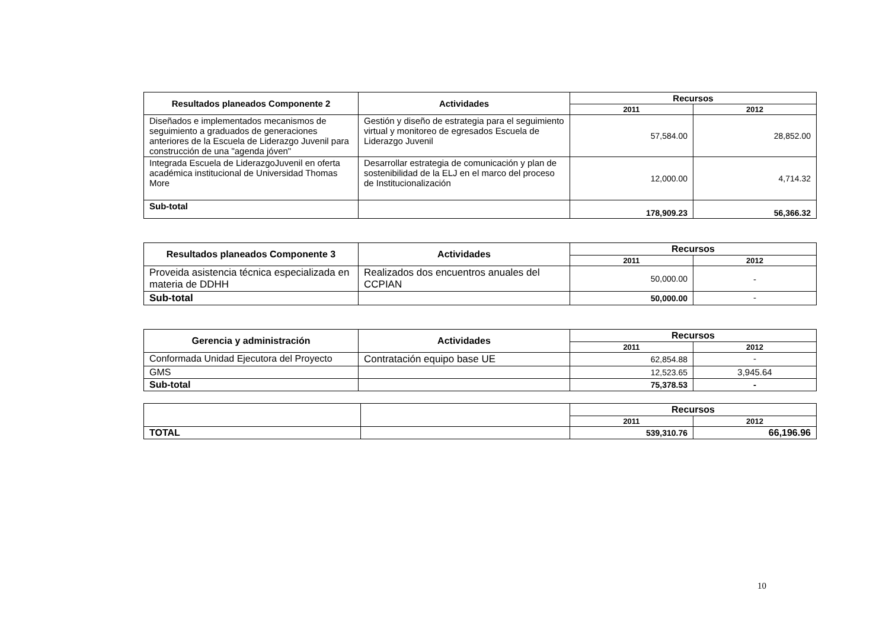| Resultados planeados Componente 2 | Actividades | Recursos | |
| --- | --- | --- | --- |
| | | 2011 | 2012 |
| Diseñados e implementados mecanismos de seguimiento a graduados de generaciones anteriores de la Escuela de Liderazgo Juvenil para construcción de una "agenda jóven" | Gestión y diseño de estrategia para el seguimiento virtual y monitoreo de egresados Escuela de Liderazgo Juvenil | 57,584.00 | 28,852.00 |
| Integrada Escuela de LiderazgoJuvenil en oferta académica institucional de Universidad Thomas More | Desarrollar estrategia de comunicación y plan de sostenibilidad de la ELJ en el marco del proceso de Institucionalización | 12,000.00 | 4,714.32 |
| Sub-total | | 178,909.23 | 56,366.32 |
| Resultados planeados Componente 3 | Actividades | Recursos | |
| --- | --- | --- | --- |
| | | 2011 | 2012 |
| Proveida asistencia técnica especializada en materia de DDHH | Realizados dos encuentros anuales del CCPIAN | 50,000.00 | - |
| Sub-total | | 50,000.00 | - |
| Gerencia y administración | Actividades | Recursos | |
| --- | --- | --- | --- |
| | | 2011 | 2012 |
| Conformada Unidad Ejecutora del Proyecto | Contratación equipo base UE | 62,854.88 | - |
| GMS | | 12,523.65 | 3,945.64 |
| Sub-total | | 75,378.53 | - |
| | | Recursos | |
| | | 2011 | 2012 |
| TOTAL | | 539,310.76 | 66,196.96 |
10